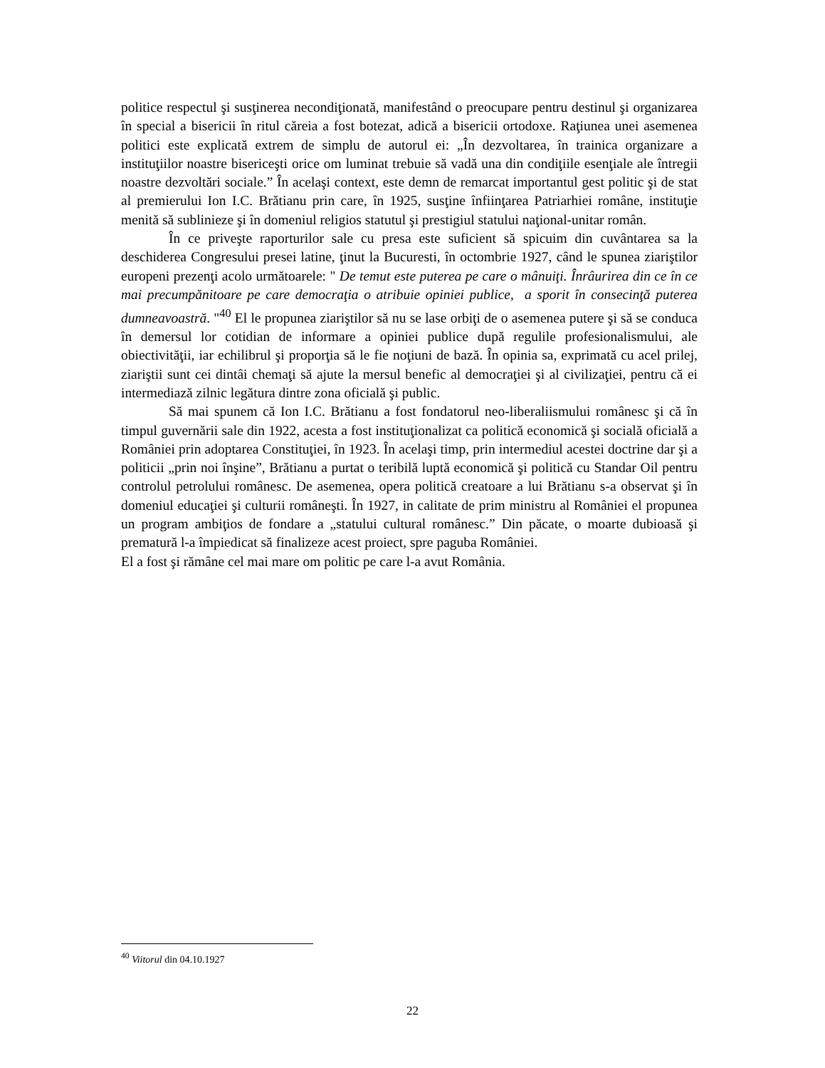politice respectul şi susţinerea necondiţionată, manifestând o preocupare pentru destinul şi organizarea în special a bisericii în ritul căreia a fost botezat, adică a bisericii ortodoxe. Raţiunea unei asemenea politici este explicată extrem de simplu de autorul ei: „În dezvoltarea, în trainica organizare a instituţiilor noastre bisericeşti orice om luminat trebuie să vadă una din condiţiile esenţiale ale întregii noastre dezvoltări sociale.” În acelaşi context, este demn de remarcat importantul gest politic şi de stat al premierului Ion I.C. Brătianu prin care, în 1925, susţine înfiinţarea Patriarhiei române, instituţie menită să sublinieze şi în domeniul religios statutul şi prestigiul statului naţional-unitar român.
În ce priveşte raporturilor sale cu presa este suficient să spicuim din cuvântarea sa la deschiderea Congresului presei latine, ţinut la Bucuresti, în octombrie 1927, când le spunea ziariştilor europeni prezenţi acolo următoarele: " De temut este puterea pe care o mânuiţi. Înrâurirea din ce în ce mai precumpănitoare pe care democraţia o atribuie opiniei publice, a sporit în consecinţă puterea dumneavoastră. "<sup>40</sup> El le propunea ziariştilor să nu se lase orbiţi de o asemenea putere şi să se conduca în demersul lor cotidian de informare a opiniei publice după regulile profesionalismului, ale obiectivităţii, iar echilibrul şi proporţia să le fie noţiuni de bază. În opinia sa, exprimată cu acel prilej, ziariştii sunt cei dintâi chemaţi să ajute la mersul benefic al democraţiei şi al civilizaţiei, pentru că ei intermediază zilnic legătura dintre zona oficială şi public.
Să mai spunem că Ion I.C. Brătianu a fost fondatorul neo-liberaliismului românesc şi că în timpul guvernării sale din 1922, acesta a fost instituţionalizat ca politică economică şi socială oficială a României prin adoptarea Constituţiei, în 1923. În acelaşi timp, prin intermediul acestei doctrine dar şi a politicii „prin noi înşine”, Brătianu a purtat o teribilă luptă economică şi politică cu Standar Oil pentru controlul petrolului românesc. De asemenea, opera politică creatoare a lui Brătianu s-a observat şi în domeniul educaţiei şi culturii româneşti. În 1927, in calitate de prim ministru al României el propunea un program ambiţios de fondare a „statului cultural românesc.” Din păcate, o moarte dubioasă şi prematură l-a împiedicat să finalizeze acest proiect, spre paguba României.
El a fost şi rămâne cel mai mare om politic pe care l-a avut România.
<sup>40</sup> Viitorul din 04.10.1927
22